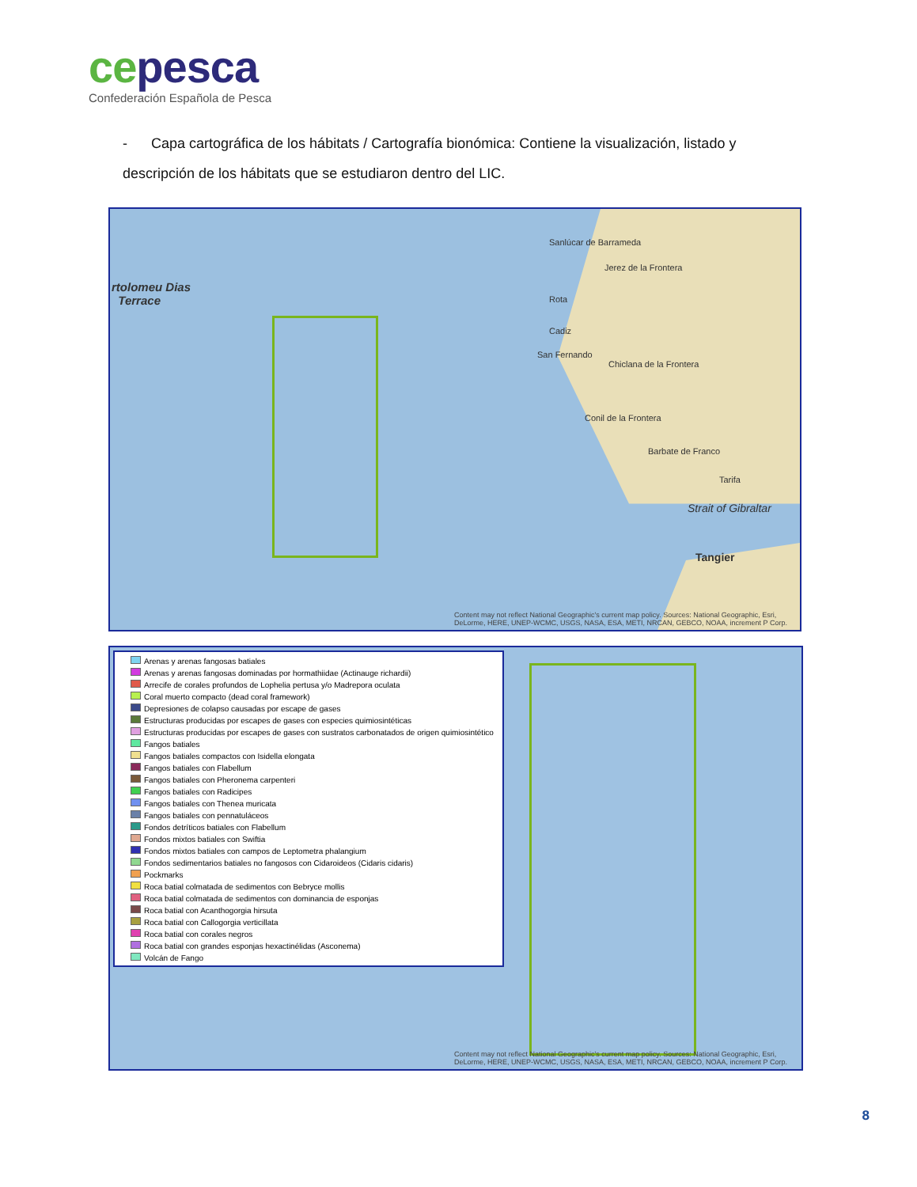ce pesca
Confederación Española de Pesca
- Capa cartográfica de los hábitats / Cartografía bionómica: Contiene la visualización, listado y descripción de los hábitats que se estudiaron dentro del LIC.
rtolomeu Dias
Terrace
Sanlúcar de Barrameda
Jerez de la Frontera
Rota
Cadiz
San Fernando
Chiclana de la Frontera
Conil de la Frontera
Barbate de Franco
Tarifa
Strait of Gibraltar
Tangier
Content may not reflect National Geographic's current map policy. Sources: National Geographic, Esri, DeLorme, HERE, UNEP-WCMC, USGS, NASA, ESA, METI, NRCAN, GEBCO, NOAA, increment P Corp.
Arenas y arenas fangosas batiales
Arenas y arenas fangosas dominadas por hormathiidae (Actinauge richardii)
Arrecife de corales profundos de Lophelia pertusa y/o Madrepora oculata
Coral muerto compacto (dead coral framework)
Depresiones de colapso causadas por escape de gases
Estructuras producidas por escapes de gases con especies quimiosintéticas
Estructuras producidas por escapes de gases con sustratos carbonatados de origen quimiosintético
Fangos batiales
Fangos batiales compactos con Isidella elongata
Fangos batiales con Flabellum
Fangos batiales con Pheronema carpenteri
Fangos batiales con Radicipes
Fangos batiales con Thenea muricata
Fangos batiales con pennatuláceos
Fondos detríticos batiales con Flabellum
Fondos mixtos batiales con Swiftia
Fondos mixtos batiales con campos de Leptometra phalangium
Fondos sedimentarios batiales no fangosos con Cidaroideos (Cidaris cidaris)
Pockmarks
Roca batial colmatada de sedimentos con Bebryce mollis
Roca batial colmatada de sedimentos con dominancia de esponjas
Roca batial con Acanthogorgia hirsuta
Roca batial con Callogorgia verticillata
Roca batial con corales negros
Roca batial con grandes esponjas hexactinélidas (Asconema)
Volcán de Fango
Content may not reflect National Geographic's current map policy. Sources: National Geographic, Esri, DeLorme, HERE, UNEP-WCMC, USGS, NASA, ESA, METI, NRCAN, GEBCO, NOAA, increment P Corp.
8